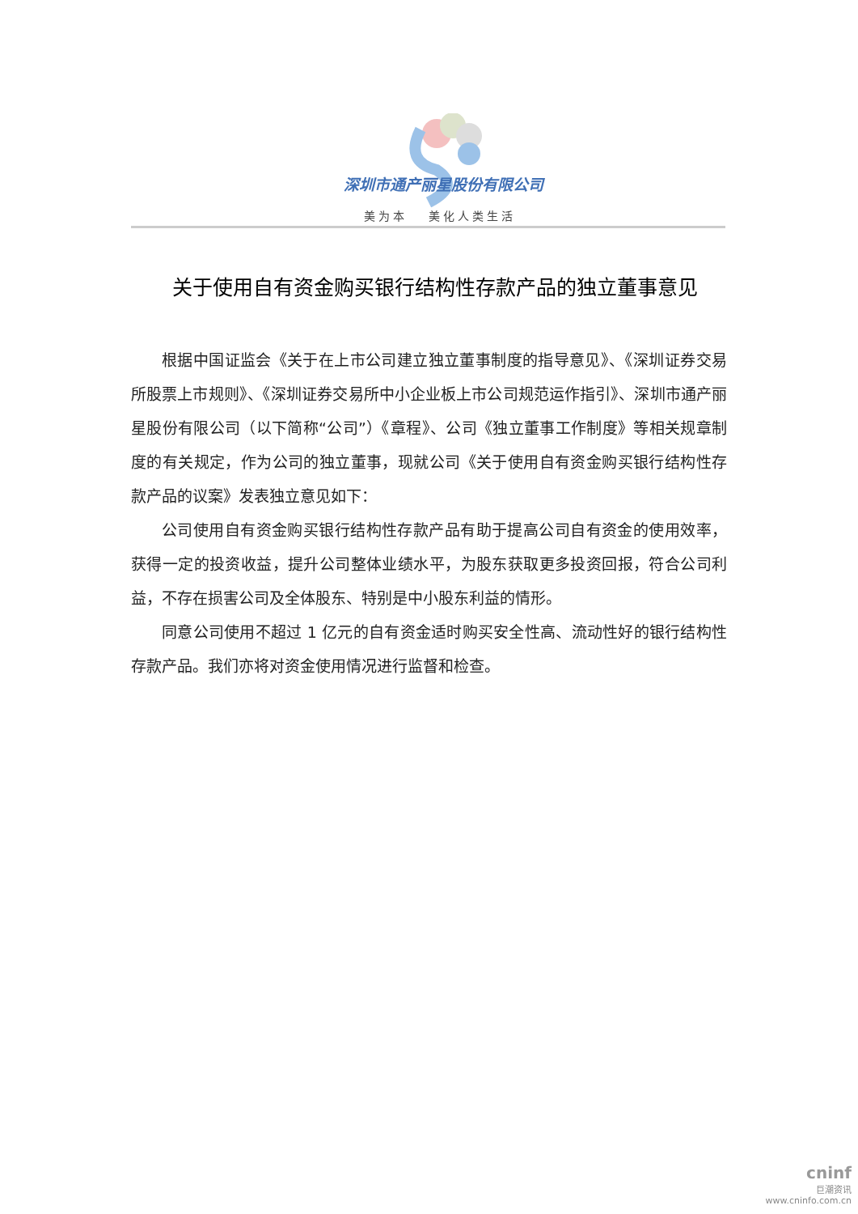深圳市通产丽星股份有限公司
美为本　 美化人类生活
关于使用自有资金购买银行结构性存款产品的独立董事意见
根据中国证监会《关于在上市公司建立独立董事制度的指导意见》、《深圳证券交易所股票上市规则》、《深圳证券交易所中小企业板上市公司规范运作指引》、深圳市通产丽星股份有限公司（以下简称“公司”）《章程》、公司《独立董事工作制度》等相关规章制度的有关规定，作为公司的独立董事，现就公司《关于使用自有资金购买银行结构性存款产品的议案》发表独立意见如下：
公司使用自有资金购买银行结构性存款产品有助于提高公司自有资金的使用效率，获得一定的投资收益，提升公司整体业绩水平，为股东获取更多投资回报，符合公司利益，不存在损害公司及全体股东、特别是中小股东利益的情形。
同意公司使用不超过 1 亿元的自有资金适时购买安全性高、流动性好的银行结构性存款产品。我们亦将对资金使用情况进行监督和检查。
cninf
巨潮资讯
www.cninfo.com.cn